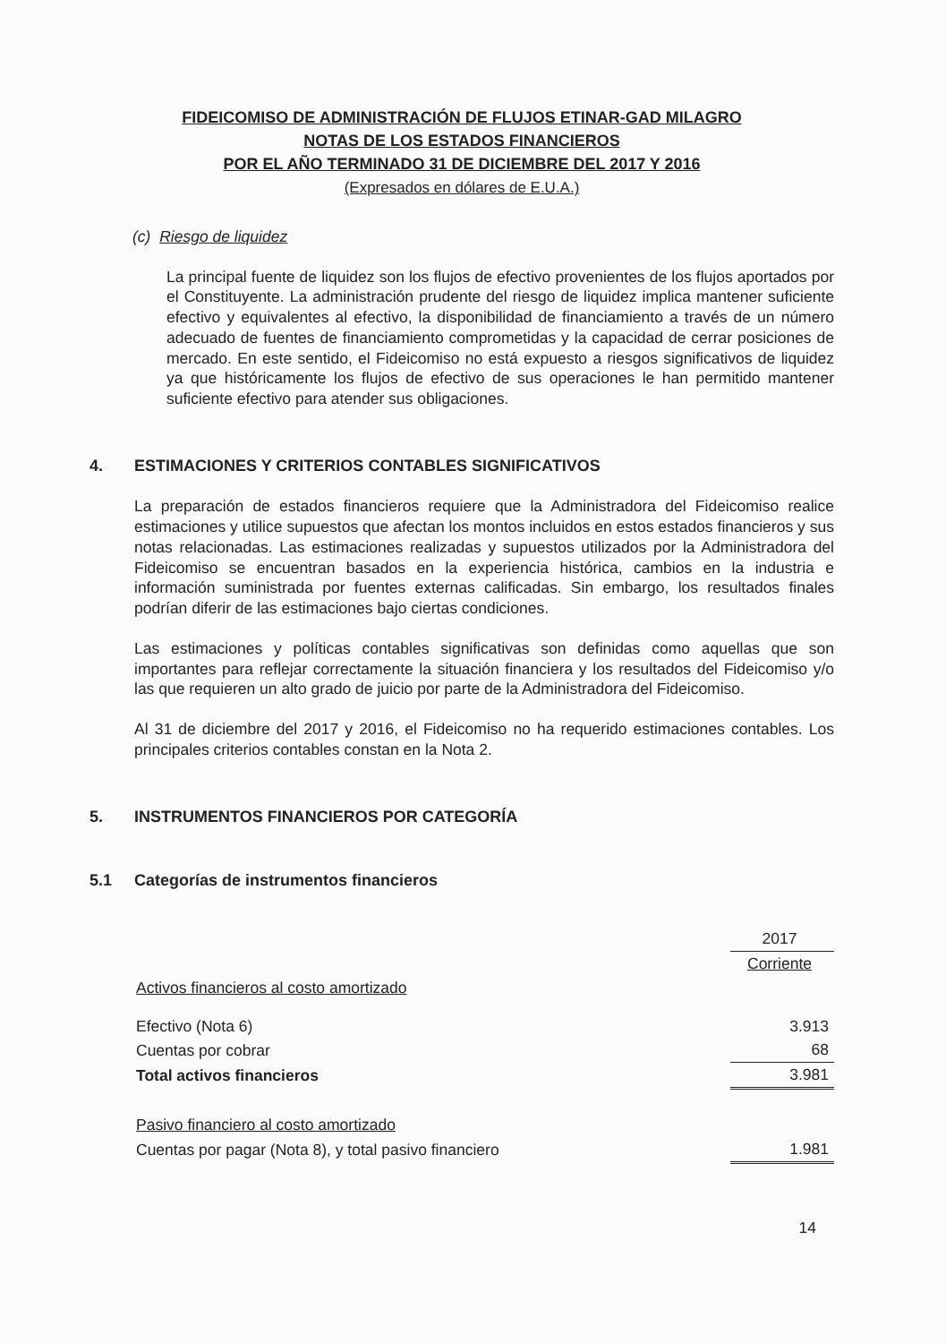FIDEICOMISO DE ADMINISTRACIÓN DE FLUJOS ETINAR-GAD MILAGRO
NOTAS DE LOS ESTADOS FINANCIEROS
POR EL AÑO TERMINADO 31 DE DICIEMBRE DEL 2017 Y 2016
(Expresados en dólares de E.U.A.)
(c) Riesgo de liquidez
La principal fuente de liquidez son los flujos de efectivo provenientes de los flujos aportados por el Constituyente. La administración prudente del riesgo de liquidez implica mantener suficiente efectivo y equivalentes al efectivo, la disponibilidad de financiamiento a través de un número adecuado de fuentes de financiamiento comprometidas y la capacidad de cerrar posiciones de mercado. En este sentido, el Fideicomiso no está expuesto a riesgos significativos de liquidez ya que históricamente los flujos de efectivo de sus operaciones le han permitido mantener suficiente efectivo para atender sus obligaciones.
4. ESTIMACIONES Y CRITERIOS CONTABLES SIGNIFICATIVOS
La preparación de estados financieros requiere que la Administradora del Fideicomiso realice estimaciones y utilice supuestos que afectan los montos incluidos en estos estados financieros y sus notas relacionadas. Las estimaciones realizadas y supuestos utilizados por la Administradora del Fideicomiso se encuentran basados en la experiencia histórica, cambios en la industria e información suministrada por fuentes externas calificadas. Sin embargo, los resultados finales podrían diferir de las estimaciones bajo ciertas condiciones.
Las estimaciones y políticas contables significativas son definidas como aquellas que son importantes para reflejar correctamente la situación financiera y los resultados del Fideicomiso y/o las que requieren un alto grado de juicio por parte de la Administradora del Fideicomiso.
Al 31 de diciembre del 2017 y 2016, el Fideicomiso no ha requerido estimaciones contables. Los principales criterios contables constan en la Nota 2.
5. INSTRUMENTOS FINANCIEROS POR CATEGORÍA
5.1 Categorías de instrumentos financieros
| | 2017 |
| | Corriente |
| Activos financieros al costo amortizado | |
| Efectivo (Nota 6) | 3.913 |
| Cuentas por cobrar | 68 |
| Total activos financieros | 3.981 |
| Pasivo financiero al costo amortizado | |
| Cuentas por pagar (Nota 8), y total pasivo financiero | 1.981 |
14